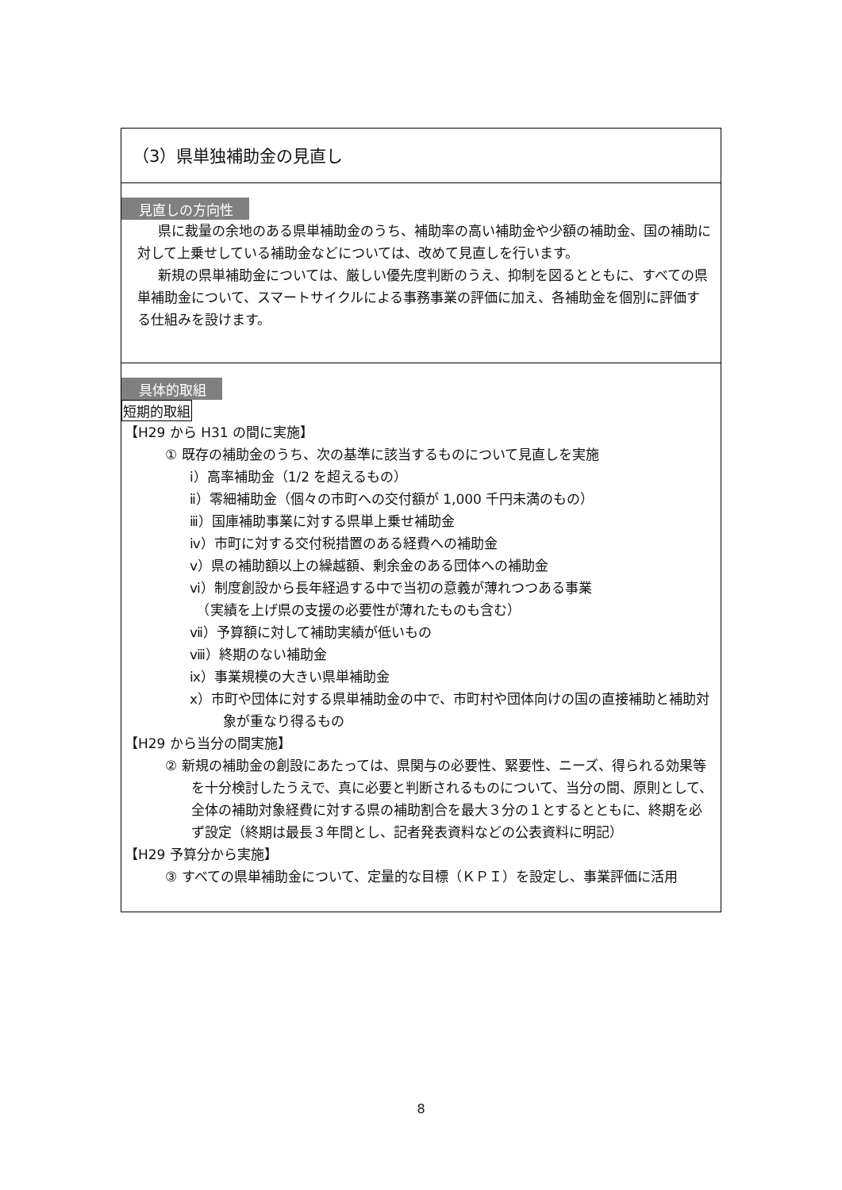（3）県単独補助金の見直し
見直しの方向性
県に裁量の余地のある県単補助金のうち、補助率の高い補助金や少額の補助金、国の補助に対して上乗せしている補助金などについては、改めて見直しを行います。
新規の県単補助金については、厳しい優先度判断のうえ、抑制を図るとともに、すべての県単補助金について、スマートサイクルによる事務事業の評価に加え、各補助金を個別に評価する仕組みを設けます。
具体的取組
短期的取組
【H29 から H31 の間に実施】
① 既存の補助金のうち、次の基準に該当するものについて見直しを実施
ⅰ）高率補助金（1/2 を超えるもの）
ⅱ）零細補助金（個々の市町への交付額が 1,000 千円未満のもの）
ⅲ）国庫補助事業に対する県単上乗せ補助金
ⅳ）市町に対する交付税措置のある経費への補助金
ⅴ）県の補助額以上の繰越額、剰余金のある団体への補助金
ⅵ）制度創設から長年経過する中で当初の意義が薄れつつある事業
　（実績を上げ県の支援の必要性が薄れたものも含む）
ⅶ）予算額に対して補助実績が低いもの
ⅷ）終期のない補助金
ⅸ）事業規模の大きい県単補助金
ⅹ）市町や団体に対する県単補助金の中で、市町村や団体向けの国の直接補助と補助対象が重なり得るもの
【H29 から当分の間実施】
② 新規の補助金の創設にあたっては、県関与の必要性、緊要性、ニーズ、得られる効果等を十分検討したうえで、真に必要と判断されるものについて、当分の間、原則として、全体の補助対象経費に対する県の補助割合を最大３分の１とするとともに、終期を必ず設定（終期は最長３年間とし、記者発表資料などの公表資料に明記）
【H29 予算分から実施】
③ すべての県単補助金について、定量的な目標（ＫＰＩ）を設定し、事業評価に活用
8